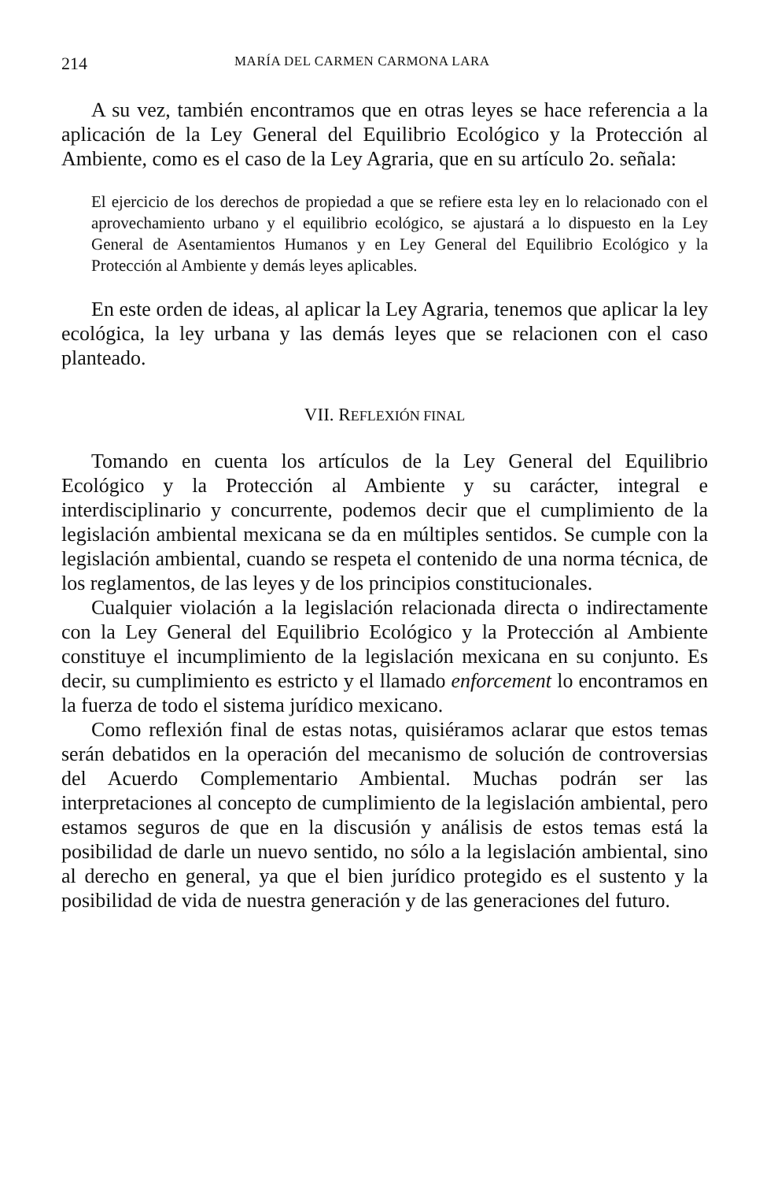214 MARÍA DEL CARMEN CARMONA LARA
A su vez, también encontramos que en otras leyes se hace referencia a la aplicación de la Ley General del Equilibrio Ecológico y la Protección al Ambiente, como es el caso de la Ley Agraria, que en su artículo 2o. señala:
El ejercicio de los derechos de propiedad a que se refiere esta ley en lo relacionado con el aprovechamiento urbano y el equilibrio ecológico, se ajustará a lo dispuesto en la Ley General de Asentamientos Humanos y en Ley General del Equilibrio Ecológico y la Protección al Ambiente y demás leyes aplicables.
En este orden de ideas, al aplicar la Ley Agraria, tenemos que aplicar la ley ecológica, la ley urbana y las demás leyes que se relacionen con el caso planteado.
VII. REFLEXIÓN FINAL
Tomando en cuenta los artículos de la Ley General del Equilibrio Ecológico y la Protección al Ambiente y su carácter, integral e interdisciplinario y concurrente, podemos decir que el cumplimiento de la legislación ambiental mexicana se da en múltiples sentidos. Se cumple con la legislación ambiental, cuando se respeta el contenido de una norma técnica, de los reglamentos, de las leyes y de los principios constitucionales.
Cualquier violación a la legislación relacionada directa o indirectamente con la Ley General del Equilibrio Ecológico y la Protección al Ambiente constituye el incumplimiento de la legislación mexicana en su conjunto. Es decir, su cumplimiento es estricto y el llamado enforcement lo encontramos en la fuerza de todo el sistema jurídico mexicano.
Como reflexión final de estas notas, quisiéramos aclarar que estos temas serán debatidos en la operación del mecanismo de solución de controversias del Acuerdo Complementario Ambiental. Muchas podrán ser las interpretaciones al concepto de cumplimiento de la legislación ambiental, pero estamos seguros de que en la discusión y análisis de estos temas está la posibilidad de darle un nuevo sentido, no sólo a la legislación ambiental, sino al derecho en general, ya que el bien jurídico protegido es el sustento y la posibilidad de vida de nuestra generación y de las generaciones del futuro.